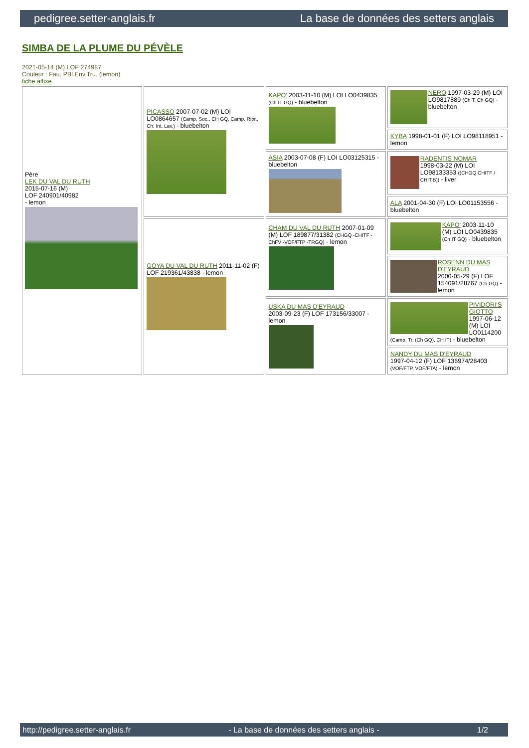pedigree.setter-anglais.fr La base de données des setters anglais
SIMBA DE LA PLUME DU PÉVÈLE
2021-05-14 (M) LOF 274987
Couleur : Fau. PBl.Env.Tru. (lemon)
fiche affixe
| Père LEK DU VAL DU RUTH 2015-07-16 (M) LOF 240901/40982 - lemon | PICASSO 2007-07-02 (M) LOI LO0864657 (Camp. Soc., CH GQ, Camp. Ripr., Ch. Int. Lav.) - bluebelton | KAPO' 2003-11-10 (M) LOI LO0439835 (Ch IT GQ) - bluebelton | NERO 1997-03-29 (M) LOI LO9817889 (Ch T, Ch GQ) - bluebelton |
| | | | KYBA 1998-01-01 (F) LOI LO98118951 - lemon |
| | | ASIA 2003-07-08 (F) LOI LO03125315 - bluebelton | RADENTIS NOMAR 1998-03-22 (M) LOI LO98133353 ((CHGQ CHITF / CHIT.B)) - liver |
| | | | ALA 2001-04-30 (F) LOI LO01153556 - bluebelton |
| | GOYA DU VAL DU RUTH 2011-11-02 (F) LOF 219361/43838 - lemon | CHAM DU VAL DU RUTH 2007-01-09 (M) LOF 189877/31382 (CHGQ -CHITF -ChFV -VOF/FTP -TRGQ) - lemon | KAPO' 2003-11-10 (M) LOI LO0439835 (Ch IT GQ) - bluebelton |
| | | | ROSENN DU MAS D'EYRAUD 2000-05-29 (F) LOF 154091/28767 (Ch GQ) - lemon |
| | | USKA DU MAS D'EYRAUD 2003-09-23 (F) LOF 173156/33007 - lemon | PIVIDORI'S GIOTTO 1997-06-12 (M) LOI LO0114200 (Camp. Tr. (Ch GQ), CH IT) - bluebelton |
| | | | NANDY DU MAS D'EYRAUD 1997-04-12 (F) LOF 136974/28403 (VOF/FTP, VOF/FTA) - lemon |
http://pedigree.setter-anglais.fr - La base de données des setters anglais - 1/2